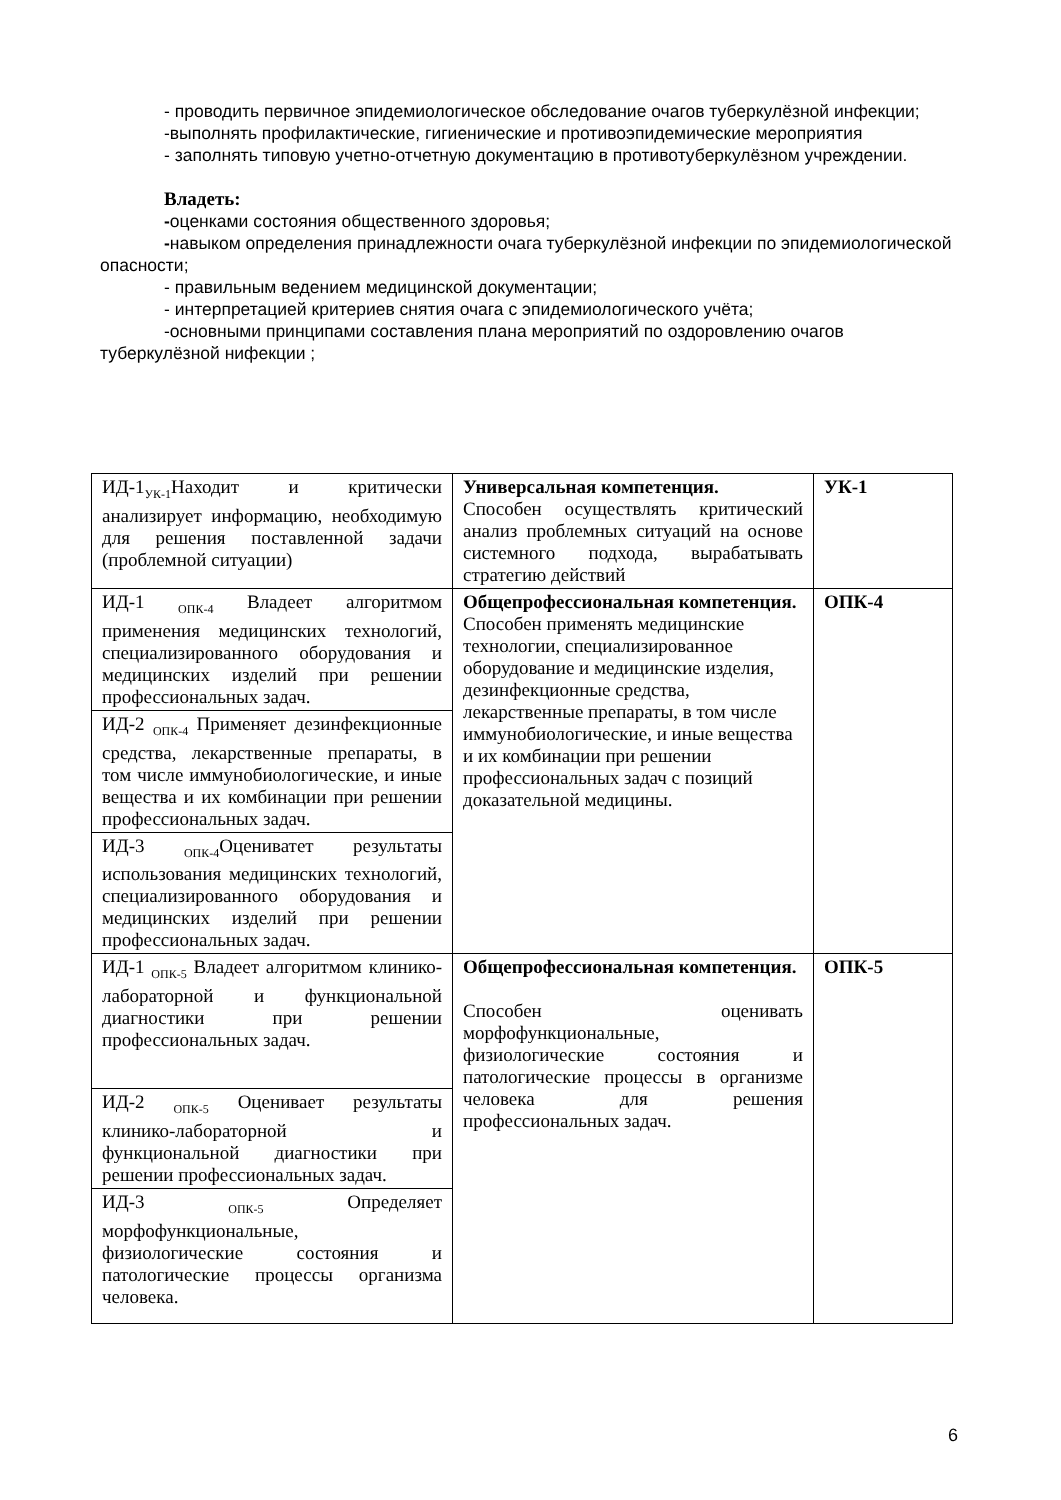- проводить первичное эпидемиологическое обследование очагов туберкулёзной инфекции;
-выполнять профилактические, гигиенические и противоэпидемические мероприятия
- заполнять типовую учетно-отчетную документацию в противотуберкулёзном учреждении.
Владеть:
-оценками состояния общественного здоровья;
-навыком определения принадлежности очага туберкулёзной инфекции по эпидемиологической опасности;
- правильным ведением медицинской документации;
- интерпретацией критериев снятия очага с эпидемиологического учёта;
-основными принципами составления плана мероприятий по оздоровлению очагов туберкулёзной нифекции ;
| ИД-1<sub>УК-1</sub>Находит и критически анализирует информацию, необходимую для решения поставленной задачи (проблемной ситуации) | Универсальная компетенция. Способен осуществлять критический анализ проблемных ситуаций на основе системного подхода, вырабатывать стратегию действий | УК-1 |
| ИД-1 <sub>ОПК-4</sub> Владеет алгоритмом применения медицинских технологий, специализированного оборудования и медицинских изделий при решении профессиональных задач. | Общепрофессиональная компетенция. Способен применять медицинские технологии, специализированное оборудование и медицинские изделия, дезинфекционные средства, лекарственные препараты, в том числе иммунобиологические, и иные вещества и их комбинации при решении профессиональных задач с позиций доказательной медицины. | ОПК-4 |
| ИД-2 <sub>ОПК-4</sub> Применяет дезинфекционные средства, лекарственные препараты, в том числе иммунобиологические, и иные вещества и их комбинации при решении профессиональных задач. | | |
| ИД-3 <sub>ОПК-4</sub>Оцениватет результаты использования медицинских технологий, специализированного оборудования и медицинских изделий при решении профессиональных задач. | | |
| ИД-1 <sub>ОПК-5</sub> Владеет алгоритмом клинико-лабораторной и функциональной диагностики при решении профессиональных задач. | Общепрофессиональная компетенция. Способен оценивать морфофункциональные, физиологические состояния и патологические процессы в организме человека для решения профессиональных задач. | ОПК-5 |
| ИД-2 <sub>ОПК-5</sub> Оценивает результаты клинико-лабораторной и функциональной диагностики при решении профессиональных задач. | | |
| ИД-3 <sub>ОПК-5</sub> Определяет морфофункциональные, физиологические состояния и патологические процессы организма человека. | | |
6